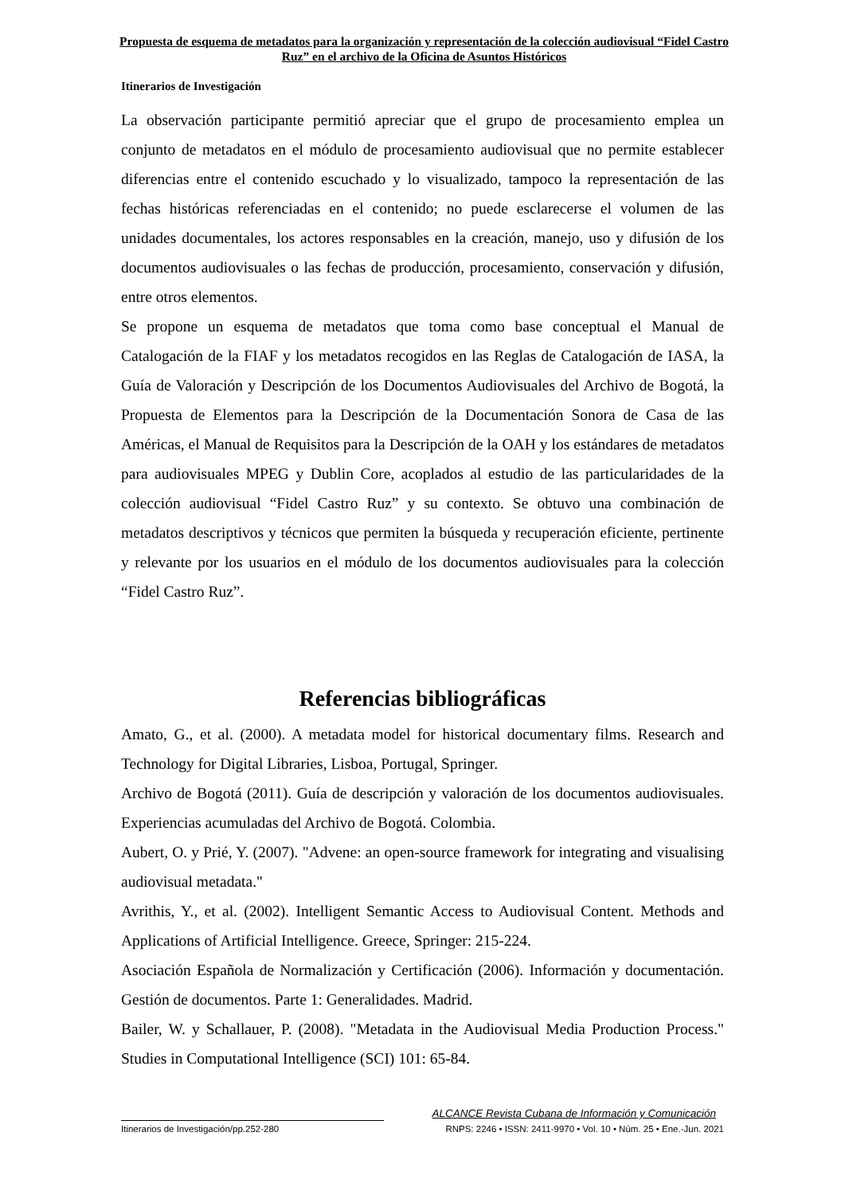Propuesta de esquema de metadatos para la organización y representación de la colección audiovisual “Fidel Castro Ruz” en el archivo de la Oficina de Asuntos Históricos
Itinerarios de Investigación
La observación participante permitió apreciar que el grupo de procesamiento emplea un conjunto de metadatos en el módulo de procesamiento audiovisual que no permite establecer diferencias entre el contenido escuchado y lo visualizado, tampoco la representación de las fechas históricas referenciadas en el contenido; no puede esclarecerse el volumen de las unidades documentales, los actores responsables en la creación, manejo, uso y difusión de los documentos audiovisuales o las fechas de producción, procesamiento, conservación y difusión, entre otros elementos.
Se propone un esquema de metadatos que toma como base conceptual el Manual de Catalogación de la FIAF y los metadatos recogidos en las Reglas de Catalogación de IASA, la Guía de Valoración y Descripción de los Documentos Audiovisuales del Archivo de Bogotá, la Propuesta de Elementos para la Descripción de la Documentación Sonora de Casa de las Américas, el Manual de Requisitos para la Descripción de la OAH y los estándares de metadatos para audiovisuales MPEG y Dublin Core, acoplados al estudio de las particularidades de la colección audiovisual “Fidel Castro Ruz” y su contexto. Se obtuvo una combinación de metadatos descriptivos y técnicos que permiten la búsqueda y recuperación eficiente, pertinente y relevante por los usuarios en el módulo de los documentos audiovisuales para la colección “Fidel Castro Ruz”.
Referencias bibliográficas
Amato, G., et al. (2000). A metadata model for historical documentary films. Research and Technology for Digital Libraries, Lisboa, Portugal, Springer.
Archivo de Bogotá (2011). Guía de descripción y valoración de los documentos audiovisuales. Experiencias acumuladas del Archivo de Bogotá. Colombia.
Aubert, O. y Prié, Y. (2007). "Advene: an open-source framework for integrating and visualising audiovisual metadata."
Avrithis, Y., et al. (2002). Intelligent Semantic Access to Audiovisual Content. Methods and Applications of Artificial Intelligence. Greece, Springer: 215-224.
Asociación Española de Normalización y Certificación (2006). Información y documentación. Gestión de documentos. Parte 1: Generalidades. Madrid.
Bailer, W. y Schallauer, P. (2008). "Metadata in the Audiovisual Media Production Process." Studies in Computational Intelligence (SCI) 101: 65-84.
ALCANCE Revista Cubana de Información y Comunicación
Itinerarios de Investigación/pp.252-280 RNPS: 2246 • ISSN: 2411-9970 • Vol. 10 • Núm. 25 • Ene.-Jun. 2021